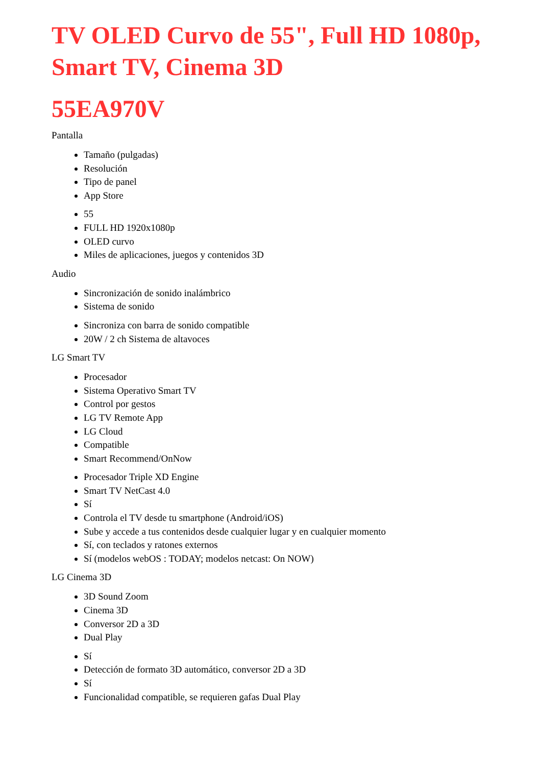TV OLED Curvo de 55", Full HD 1080p, Smart TV, Cinema 3D
55EA970V
Pantalla
Tamaño (pulgadas)
Resolución
Tipo de panel
App Store
55
FULL HD 1920x1080p
OLED curvo
Miles de aplicaciones, juegos y contenidos 3D
Audio
Sincronización de sonido inalámbrico
Sistema de sonido
Sincroniza con barra de sonido compatible
20W / 2 ch Sistema de altavoces
LG Smart TV
Procesador
Sistema Operativo Smart TV
Control por gestos
LG TV Remote App
LG Cloud
Compatible
Smart Recommend/OnNow
Procesador Triple XD Engine
Smart TV NetCast 4.0
Sí
Controla el TV desde tu smartphone (Android/iOS)
Sube y accede a tus contenidos desde cualquier lugar y en cualquier momento
Sí, con teclados y ratones externos
Sí (modelos webOS : TODAY; modelos netcast: On NOW)
LG Cinema 3D
3D Sound Zoom
Cinema 3D
Conversor 2D a 3D
Dual Play
Sí
Detección de formato 3D automático, conversor 2D a 3D
Sí
Funcionalidad compatible, se requieren gafas Dual Play